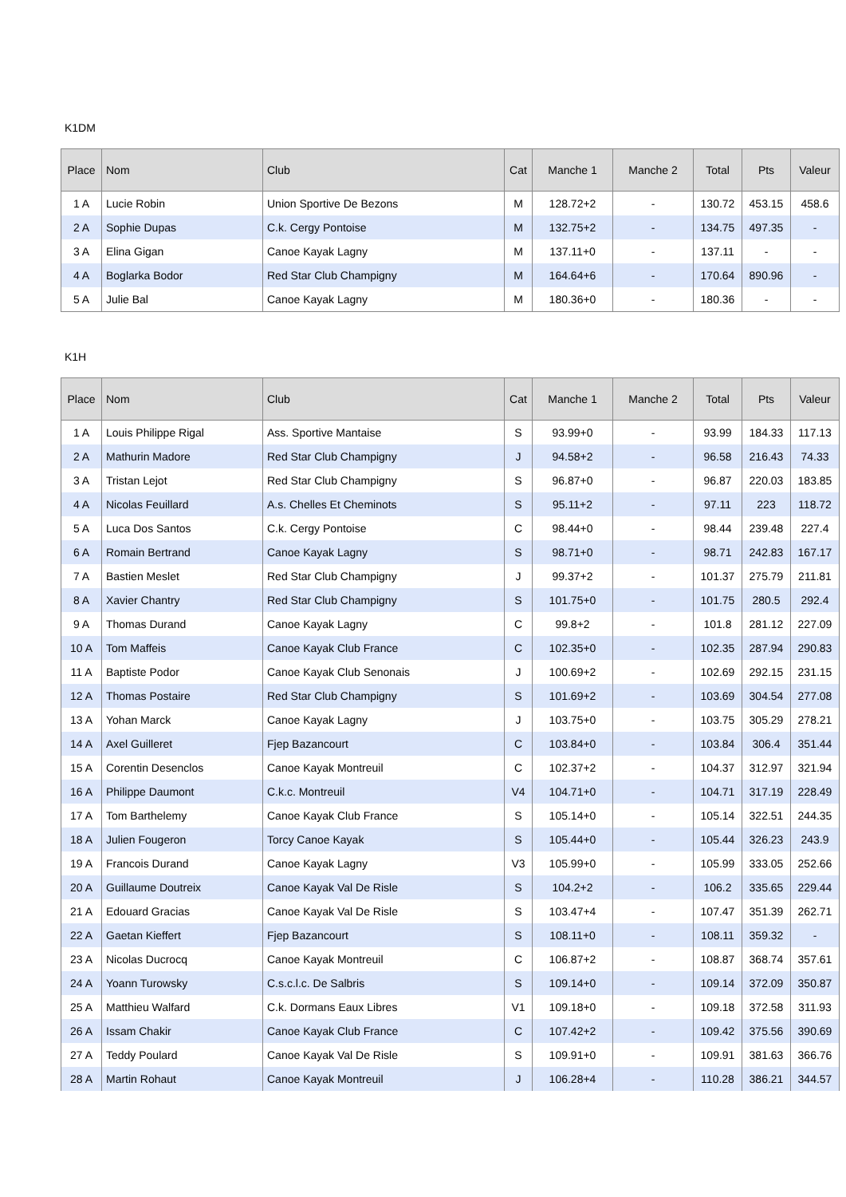K1DM
| Place | Nom | Club | Cat | Manche 1 | Manche 2 | Total | Pts | Valeur |
| --- | --- | --- | --- | --- | --- | --- | --- | --- |
| 1 A | Lucie Robin | Union Sportive De Bezons | M | 128.72+2 | - | 130.72 | 453.15 | 458.6 |
| 2 A | Sophie Dupas | C.k. Cergy Pontoise | M | 132.75+2 | - | 134.75 | 497.35 | - |
| 3 A | Elina Gigan | Canoe Kayak Lagny | M | 137.11+0 | - | 137.11 | - | - |
| 4 A | Boglarka Bodor | Red Star Club Champigny | M | 164.64+6 | - | 170.64 | 890.96 | - |
| 5 A | Julie Bal | Canoe Kayak Lagny | M | 180.36+0 | - | 180.36 | - | - |
K1H
| Place | Nom | Club | Cat | Manche 1 | Manche 2 | Total | Pts | Valeur |
| --- | --- | --- | --- | --- | --- | --- | --- | --- |
| 1 A | Louis Philippe Rigal | Ass. Sportive Mantaise | S | 93.99+0 | - | 93.99 | 184.33 | 117.13 |
| 2 A | Mathurin Madore | Red Star Club Champigny | J | 94.58+2 | - | 96.58 | 216.43 | 74.33 |
| 3 A | Tristan Lejot | Red Star Club Champigny | S | 96.87+0 | - | 96.87 | 220.03 | 183.85 |
| 4 A | Nicolas Feuillard | A.s. Chelles Et Cheminots | S | 95.11+2 | - | 97.11 | 223 | 118.72 |
| 5 A | Luca Dos Santos | C.k. Cergy Pontoise | C | 98.44+0 | - | 98.44 | 239.48 | 227.4 |
| 6 A | Romain Bertrand | Canoe Kayak Lagny | S | 98.71+0 | - | 98.71 | 242.83 | 167.17 |
| 7 A | Bastien Meslet | Red Star Club Champigny | J | 99.37+2 | - | 101.37 | 275.79 | 211.81 |
| 8 A | Xavier Chantry | Red Star Club Champigny | S | 101.75+0 | - | 101.75 | 280.5 | 292.4 |
| 9 A | Thomas Durand | Canoe Kayak Lagny | C | 99.8+2 | - | 101.8 | 281.12 | 227.09 |
| 10 A | Tom Maffeis | Canoe Kayak Club France | C | 102.35+0 | - | 102.35 | 287.94 | 290.83 |
| 11 A | Baptiste Podor | Canoe Kayak Club Senonais | J | 100.69+2 | - | 102.69 | 292.15 | 231.15 |
| 12 A | Thomas Postaire | Red Star Club Champigny | S | 101.69+2 | - | 103.69 | 304.54 | 277.08 |
| 13 A | Yohan Marck | Canoe Kayak Lagny | J | 103.75+0 | - | 103.75 | 305.29 | 278.21 |
| 14 A | Axel Guilleret | Fjep Bazancourt | C | 103.84+0 | - | 103.84 | 306.4 | 351.44 |
| 15 A | Corentin Desenclos | Canoe Kayak Montreuil | C | 102.37+2 | - | 104.37 | 312.97 | 321.94 |
| 16 A | Philippe Daumont | C.k.c. Montreuil | V4 | 104.71+0 | - | 104.71 | 317.19 | 228.49 |
| 17 A | Tom Barthelemy | Canoe Kayak Club France | S | 105.14+0 | - | 105.14 | 322.51 | 244.35 |
| 18 A | Julien Fougeron | Torcy Canoe Kayak | S | 105.44+0 | - | 105.44 | 326.23 | 243.9 |
| 19 A | Francois Durand | Canoe Kayak Lagny | V3 | 105.99+0 | - | 105.99 | 333.05 | 252.66 |
| 20 A | Guillaume Doutreix | Canoe Kayak Val De Risle | S | 104.2+2 | - | 106.2 | 335.65 | 229.44 |
| 21 A | Edouard Gracias | Canoe Kayak Val De Risle | S | 103.47+4 | - | 107.47 | 351.39 | 262.71 |
| 22 A | Gaetan Kieffert | Fjep Bazancourt | S | 108.11+0 | - | 108.11 | 359.32 | - |
| 23 A | Nicolas Ducrocq | Canoe Kayak Montreuil | C | 106.87+2 | - | 108.87 | 368.74 | 357.61 |
| 24 A | Yoann Turowsky | C.s.c.l.c. De Salbris | S | 109.14+0 | - | 109.14 | 372.09 | 350.87 |
| 25 A | Matthieu Walfard | C.k. Dormans Eaux Libres | V1 | 109.18+0 | - | 109.18 | 372.58 | 311.93 |
| 26 A | Issam Chakir | Canoe Kayak Club France | C | 107.42+2 | - | 109.42 | 375.56 | 390.69 |
| 27 A | Teddy Poulard | Canoe Kayak Val De Risle | S | 109.91+0 | - | 109.91 | 381.63 | 366.76 |
| 28 A | Martin Rohaut | Canoe Kayak Montreuil | J | 106.28+4 | - | 110.28 | 386.21 | 344.57 |